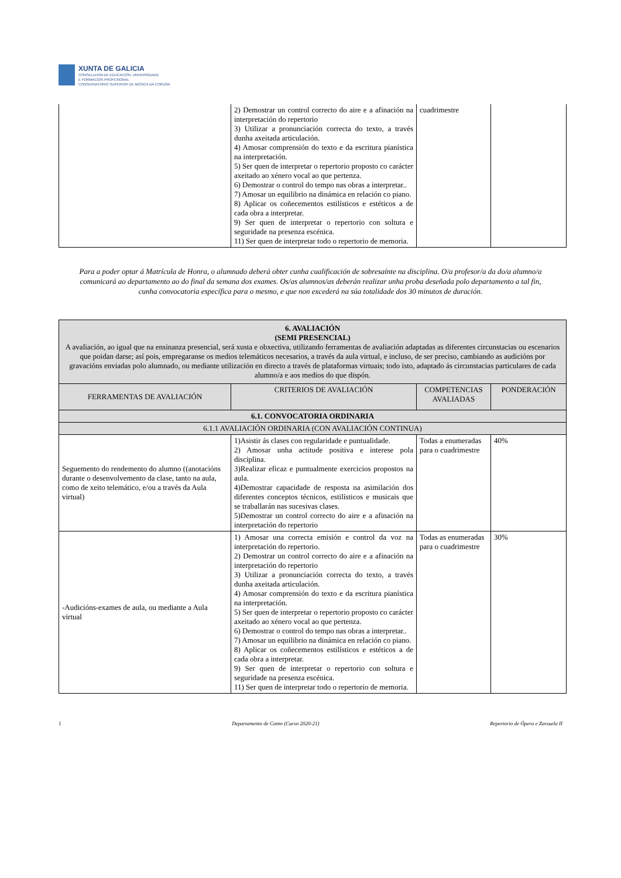XUNTA DE GALICIA
CONSELLERÍA DE EDUCACIÓN, UNIVERSIDADE
E FORMACIÓN PROFESIONAL
CONSERVATORIO SUPERIOR DE MÚSICA DA CORUÑA
| | 2) Demostrar un control correcto do aire e a afinación na interpretación do repertorio 3) Utilizar a pronunciación correcta do texto, a través dunha axeitada articulación. 4) Amosar comprensión do texto e da escritura pianística na interpretación. 5) Ser quen de interpretar o repertorio proposto co carácter axeitado ao xénero vocal ao que pertenza. 6) Demostrar o control do tempo nas obras a interpretar.. 7) Amosar un equilibrio na dinámica en relación co piano. 8) Aplicar os coñecementos estilísticos e estéticos a de cada obra a interpretar. 9) Ser quen de interpretar o repertorio con soltura e seguridade na presenza escénica. 11) Ser quen de interpretar todo o repertorio de memoria. | cuadrimestre | |
Para a poder optar á Matrícula de Honra, o alumnado deberá obter cunha cualificación de sobresaínte na disciplina. O/a profesor/a da do/a alumno/a comunicará ao departamento ao do final da semana dos exames. Os/as alumnos/as deberán realizar unha proba deseñada polo departamento a tal fin, cunha convocatoria específica para o mesmo, e que non excederá na súa totalidade dos 30 minutos de duración.
| 6. AVALIACIÓN (SEMI PRESENCIAL) A avaliación, ao igual que na ensinanza presencial, será xusta e obxectiva, utilizando ferramentas de avaliación adaptadas as diferentes circunstacias ou escenarios que poidan darse; así pois, empregaranse os medios telemáticos necesarios, a través da aula virtual, e incluso, de ser preciso, cambiando as audicións por gravacións enviadas polo alumnado, ou mediante utilización en directo a través de plataformas virtuais; todo isto, adaptado ás circunstacias particulares de cada alumno/a e aos medios do que dispón. | | | |
| FERRAMENTAS DE AVALIACIÓN | CRITERIOS DE AVALIACIÓN | COMPETENCIAS AVALIADAS | PONDERACIÓN |
| 6.1. CONVOCATORIA ORDINARIA | | | |
| 6.1.1 AVALIACIÓN ORDINARIA (CON AVALIACIÓN CONTINUA) | | | |
| Seguemento do rendemento do alumno ((anotacións durante o desenvolvemento da clase, tanto na aula, como de xeito telemático, e/ou a través da Aula virtual) | 1)Asistir ás clases con regularidade e puntualidade. 2) Amosar unha actitude positiva e interese pola disciplina. 3)Realizar eficaz e puntualmente exercicios propostos na aula. 4)Demostrar capacidade de resposta na asimilación dos diferentes conceptos técnicos, estilísticos e musicais que se traballarán nas sucesivas clases. 5)Demostrar un control correcto do aire e a afinación na interpretación do repertorio | Todas a enumeradas para o cuadrimestre | 40% |
| -Audicións-exames de aula, ou mediante a Aula virtual | 1) Amosar una correcta emisión e control da voz na interpretación do repertorio. 2) Demostrar un control correcto do aire e a afinación na interpretación do repertorio 3) Utilizar a pronunciación correcta do texto, a través dunha axeitada articulación. 4) Amosar comprensión do texto e da escritura pianística na interpretación. 5) Ser quen de interpretar o repertorio proposto co carácter axeitado ao xénero vocal ao que pertenza. 6) Demostrar o control do tempo nas obras a interpretar.. 7) Amosar un equilibrio na dinámica en relación co piano. 8) Aplicar os coñecementos estilísticos e estéticos a de cada obra a interpretar. 9) Ser quen de interpretar o repertorio con soltura e seguridade na presenza escénica. 11) Ser quen de interpretar todo o repertorio de memoria. | Todas as enumeradas para o cuadrimestre | 30% |
1 Departamento de Canto (Curso 2020-21) Repertorio de Ópera e Zarzuela II